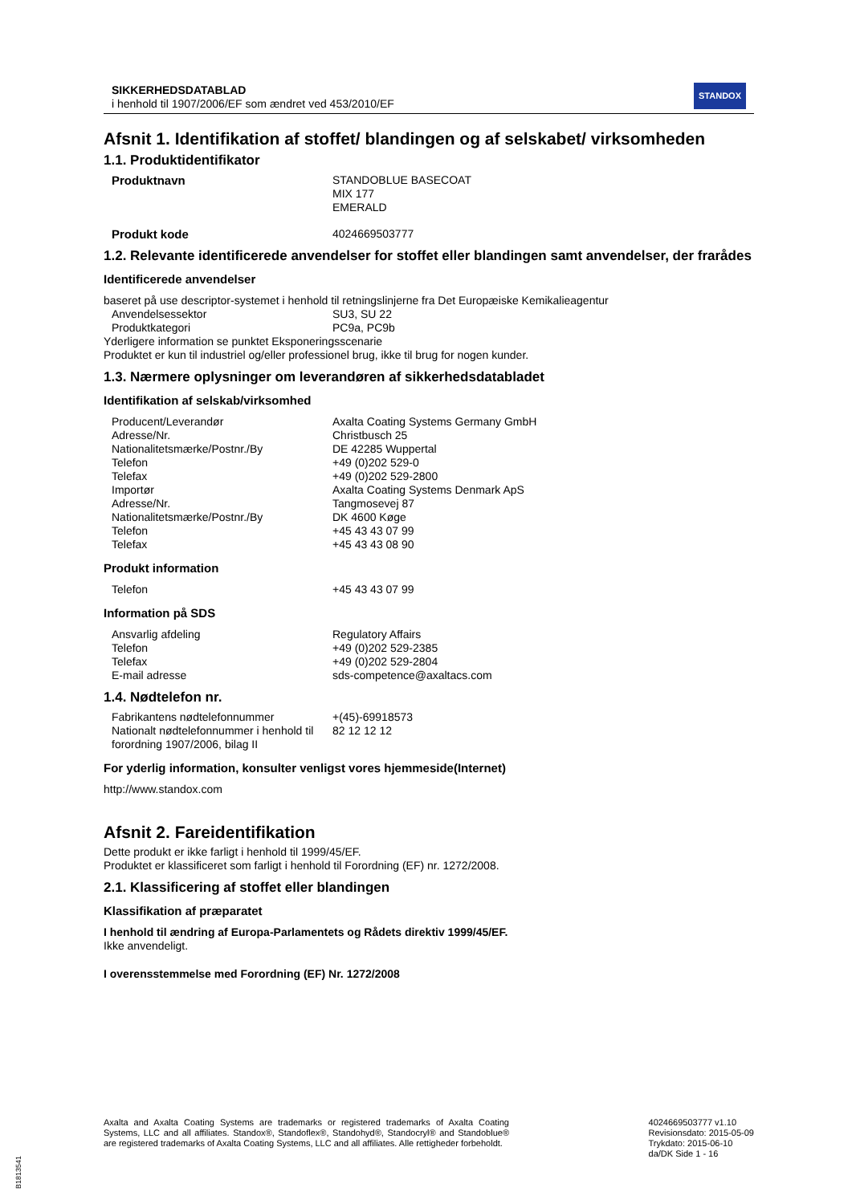SIKKERHEDSDATABLAD
i henhold til 1907/2006/EF som ændret ved 453/2010/EF
STANDOX
Afsnit 1. Identifikation af stoffet/ blandingen og af selskabet/ virksomheden
1.1. Produktidentifikator
Produktnavn STANDOBLUE BASECOAT
MIX 177
EMERALD
Produkt kode 4024669503777
1.2. Relevante identificerede anvendelser for stoffet eller blandingen samt anvendelser, der frarådes
Identificerede anvendelser
baseret på use descriptor-systemet i henhold til retningslinjerne fra Det Europæiske Kemikalieagentur
Anvendelsessektor SU3, SU 22
Produktkategori PC9a, PC9b
Yderligere information se punktet Eksponeringsscenarie
Produktet er kun til industriel og/eller professionel brug, ikke til brug for nogen kunder.
1.3. Nærmere oplysninger om leverandøren af sikkerhedsdatabladet
Identifikation af selskab/virksomhed
Producent/Leverandør
Adresse/Nr.
Nationalitetsmærke/Postnr./By
Telefon
Telefax
Importør
Adresse/Nr.
Nationalitetsmærke/Postnr./By
Telefon
Telefax
Axalta Coating Systems Germany GmbH
Christbusch 25
DE 42285 Wuppertal
+49 (0)202 529-0
+49 (0)202 529-2800
Axalta Coating Systems Denmark ApS
Tangmosevej 87
DK 4600 Køge
+45 43 43 07 99
+45 43 43 08 90
Produkt information
Telefon +45 43 43 07 99
Information på SDS
Ansvarlig afdeling
Telefon
Telefax
E-mail adresse
Regulatory Affairs
+49 (0)202 529-2385
+49 (0)202 529-2804
sds-competence@axaltacs.com
1.4. Nødtelefon nr.
Fabrikantens nødtelefonnummer
Nationalt nødtelefonnummer i henhold til forordning 1907/2006, bilag II
+(45)-69918573
82 12 12 12
For yderlig information, konsulter venligst vores hjemmeside(Internet)
http://www.standox.com
Afsnit 2. Fareidentifikation
Dette produkt er ikke farligt i henhold til 1999/45/EF.
Produktet er klassificeret som farligt i henhold til Forordning (EF) nr. 1272/2008.
2.1. Klassificering af stoffet eller blandingen
Klassifikation af præparatet
I henhold til ændring af Europa-Parlamentets og Rådets direktiv 1999/45/EF.
Ikke anvendeligt.
I overensstemmelse med Forordning (EF) Nr. 1272/2008
Axalta and Axalta Coating Systems are trademarks or registered trademarks of Axalta Coating Systems, LLC and all affiliates. Standox®, Standoflex®, Standohyd®, Standocryl® and Standoblue® are registered trademarks of Axalta Coating Systems, LLC and all affiliates. Alle rettigheder forbeholdt.
4024669503777 v1.10
Revisionsdato: 2015-05-09
Trykdato: 2015-06-10
da/DK Side 1 - 16
B1813541